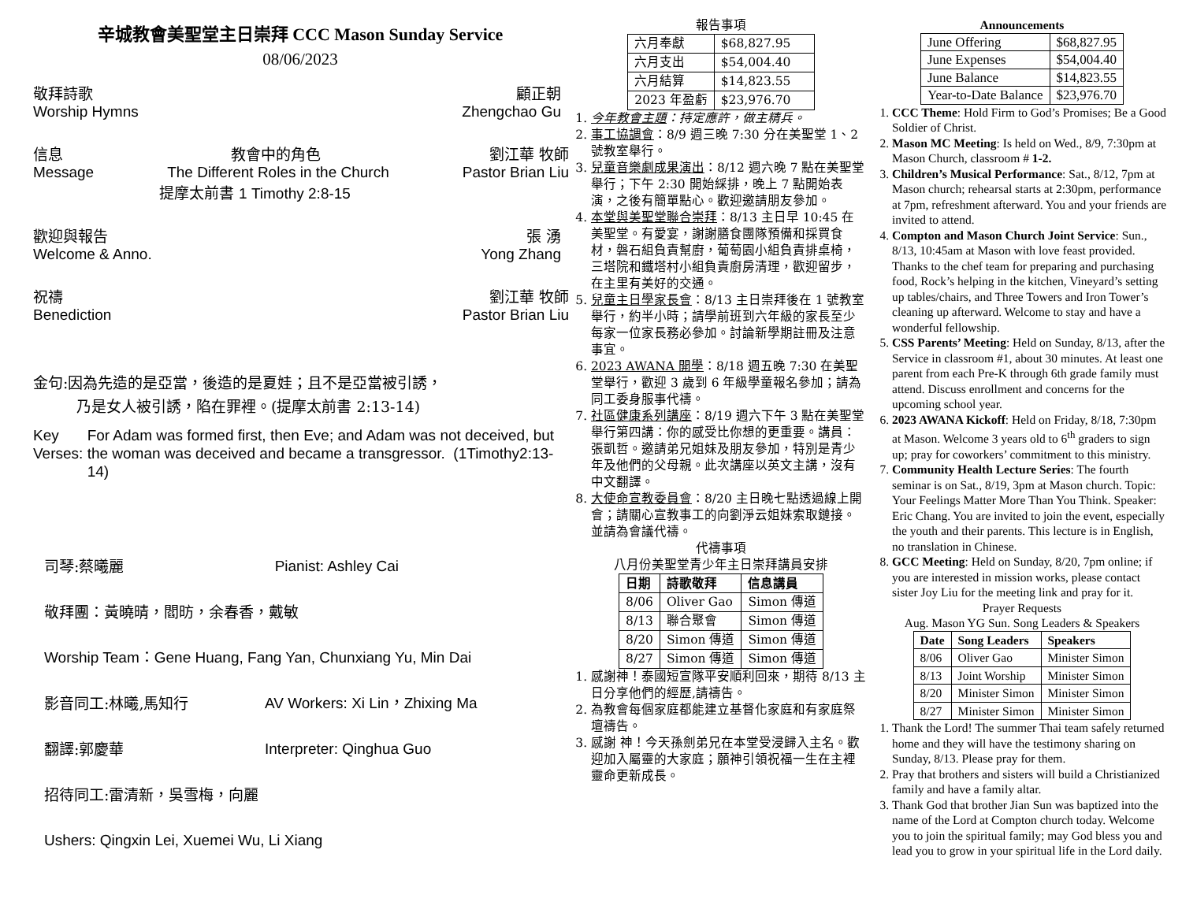辛城教會美聖堂主日崇拜 CCC Mason Sunday Service
08/06/2023
敬拜詩歌 顧正朝
Worship Hymns Zhengchao Gu
信息 教會中的角色 劉江華 牧師
Message The Different Roles in the Church Pastor Brian Liu
提摩太前書 1 Timothy 2:8-15
歡迎與報告 張 湧
Welcome & Anno. Yong Zhang
祝禱 劉江華 牧師
Benediction Pastor Brian Liu
金句:因為先造的是亞當，後造的是夏娃；且不是亞當被引誘，
乃是女人被引誘，陷在罪裡。(提摩太前書 2:13-14)
Key Verses: For Adam was formed first, then Eve; and Adam was not deceived, but the woman was deceived and became a transgressor. (1Timothy2:13-14)
司琴:蔡曦麗 Pianist: Ashley Cai
敬拜團：黃曉晴，閻昉，余春香，戴敏
Worship Team：Gene Huang, Fang Yan, Chunxiang Yu, Min Dai
影音同工:林曦,馬知行 AV Workers: Xi Lin，Zhixing Ma
翻譯:郭慶華 Interpreter: Qinghua Guo
招待同工:雷清新，吳雪梅，向麗
Ushers: Qingxin Lei, Xuemei Wu, Li Xiang
報告事項
| 六月奉獻 | $68,827.95 |
| 六月支出 | $54,004.40 |
| 六月結算 | $14,823.55 |
| 2023 年盈虧 | $23,976.70 |
1. 今年教會主題：持定應許，做主精兵。
2. 事工協調會：8/9 週三晚 7:30 分在美聖堂 1、2 號教室舉行。
3. 兒童音樂劇成果演出：8/12 週六晚 7 點在美聖堂舉行；下午 2:30 開始綵排，晚上 7 點開始表演，之後有簡單點心。歡迎邀請朋友參加。
4. 本堂與美聖堂聯合崇拜：8/13 主日早 10:45 在美聖堂。有愛宴，謝謝膳食團隊預備和採買食材，磐石組負責幫廚，葡萄園小組負責排桌椅，三塔院和鐵塔村小組負責廚房清理，歡迎留步，在主里有美好的交通。
5. 兒童主日學家長會：8/13 主日崇拜後在 1 號教室舉行，約半小時；請學前班到六年級的家長至少每家一位家長務必參加。討論新學期註冊及注意事宜。
6. 2023 AWANA 開學：8/18 週五晚 7:30 在美聖堂舉行，歡迎 3 歲到 6 年級學童報名參加；請為同工委身服事代禱。
7. 社區健康系列講座：8/19 週六下午 3 點在美聖堂舉行第四講：你的感受比你想的更重要。講員：張凱哲。邀請弟兄姐妹及朋友參加，特別是青少年及他們的父母親。此次講座以英文主講，沒有中文翻譯。
8. 大使命宣教委員會：8/20 主日晚七點透過線上開會；請關心宣教事工的向劉淨云姐妹索取鏈接。並請為會議代禱。
代禱事項
八月份美聖堂青少年主日崇拜講員安排
| 日期 | 詩歌敬拜 | 信息講員 |
| --- | --- | --- |
| 8/06 | Oliver Gao | Simon 傳道 |
| 8/13 | 聯合聚會 | Simon 傳道 |
| 8/20 | Simon 傳道 | Simon 傳道 |
| 8/27 | Simon 傳道 | Simon 傳道 |
1. 感謝神！泰國短宣隊平安順利回來，期待 8/13 主日分享他們的經歷,請禱告。
2. 為教會每個家庭都能建立基督化家庭和有家庭祭壇禱告。
3. 感謝 神！今天孫劍弟兄在本堂受浸歸入主名。歡迎加入屬靈的大家庭；願神引領祝福一生在主裡靈命更新成長。
Announcements
| June Offering | $68,827.95 |
| June Expenses | $54,004.40 |
| June Balance | $14,823.55 |
| Year-to-Date Balance | $23,976.70 |
1. CCC Theme: Hold Firm to God’s Promises; Be a Good Soldier of Christ.
2. Mason MC Meeting: Is held on Wed., 8/9, 7:30pm at Mason Church, classroom # 1-2.
3. Children’s Musical Performance: Sat., 8/12, 7pm at Mason church; rehearsal starts at 2:30pm, performance at 7pm, refreshment afterward. You and your friends are invited to attend.
4. Compton and Mason Church Joint Service: Sun., 8/13, 10:45am at Mason with love feast provided. Thanks to the chef team for preparing and purchasing food, Rock’s helping in the kitchen, Vineyard’s setting up tables/chairs, and Three Towers and Iron Tower’s cleaning up afterward. Welcome to stay and have a wonderful fellowship.
5. CSS Parents’ Meeting: Held on Sunday, 8/13, after the Service in classroom #1, about 30 minutes. At least one parent from each Pre-K through 6th grade family must attend. Discuss enrollment and concerns for the upcoming school year.
6. 2023 AWANA Kickoff: Held on Friday, 8/18, 7:30pm at Mason. Welcome 3 years old to 6<sup>th</sup> graders to sign up; pray for coworkers’ commitment to this ministry.
7. Community Health Lecture Series: The fourth seminar is on Sat., 8/19, 3pm at Mason church. Topic: Your Feelings Matter More Than You Think. Speaker: Eric Chang. You are invited to join the event, especially the youth and their parents. This lecture is in English, no translation in Chinese.
8. GCC Meeting: Held on Sunday, 8/20, 7pm online; if you are interested in mission works, please contact sister Joy Liu for the meeting link and pray for it.
Prayer Requests
Aug. Mason YG Sun. Song Leaders & Speakers
| Date | Song Leaders | Speakers |
| --- | --- | --- |
| 8/06 | Oliver Gao | Minister Simon |
| 8/13 | Joint Worship | Minister Simon |
| 8/20 | Minister Simon | Minister Simon |
| 8/27 | Minister Simon | Minister Simon |
1. Thank the Lord! The summer Thai team safely returned home and they will have the testimony sharing on Sunday, 8/13. Please pray for them.
2. Pray that brothers and sisters will build a Christianized family and have a family altar.
3. Thank God that brother Jian Sun was baptized into the name of the Lord at Compton church today. Welcome you to join the spiritual family; may God bless you and lead you to grow in your spiritual life in the Lord daily.